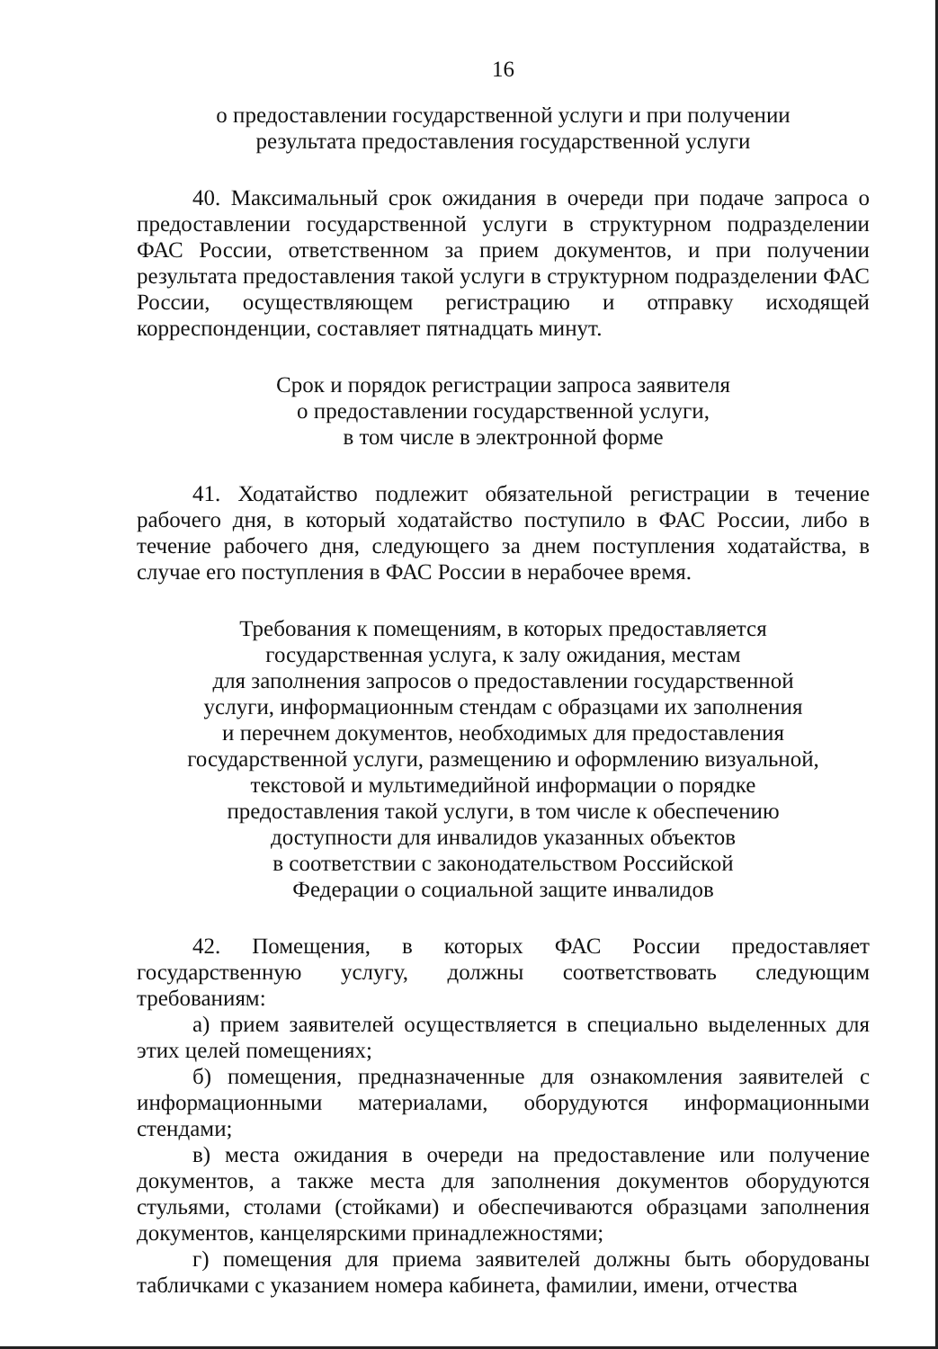16
о предоставлении государственной услуги и при получении
результата предоставления государственной услуги
40. Максимальный срок ожидания в очереди при подаче запроса о предоставлении государственной услуги в структурном подразделении ФАС России, ответственном за прием документов, и при получении результата предоставления такой услуги в структурном подразделении ФАС России, осуществляющем регистрацию и отправку исходящей корреспонденции, составляет пятнадцать минут.
Срок и порядок регистрации запроса заявителя
о предоставлении государственной услуги,
в том числе в электронной форме
41. Ходатайство подлежит обязательной регистрации в течение рабочего дня, в который ходатайство поступило в ФАС России, либо в течение рабочего дня, следующего за днем поступления ходатайства, в случае его поступления в ФАС России в нерабочее время.
Требования к помещениям, в которых предоставляется
государственная услуга, к залу ожидания, местам
для заполнения запросов о предоставлении государственной
услуги, информационным стендам с образцами их заполнения
и перечнем документов, необходимых для предоставления
государственной услуги, размещению и оформлению визуальной,
текстовой и мультимедийной информации о порядке
предоставления такой услуги, в том числе к обеспечению
доступности для инвалидов указанных объектов
в соответствии с законодательством Российской
Федерации о социальной защите инвалидов
42. Помещения, в которых ФАС России предоставляет государственную услугу, должны соответствовать следующим требованиям:
а) прием заявителей осуществляется в специально выделенных для этих целей помещениях;
б) помещения, предназначенные для ознакомления заявителей с информационными материалами, оборудуются информационными стендами;
в) места ожидания в очереди на предоставление или получение документов, а также места для заполнения документов оборудуются стульями, столами (стойками) и обеспечиваются образцами заполнения документов, канцелярскими принадлежностями;
г) помещения для приема заявителей должны быть оборудованы табличками с указанием номера кабинета, фамилии, имени, отчества